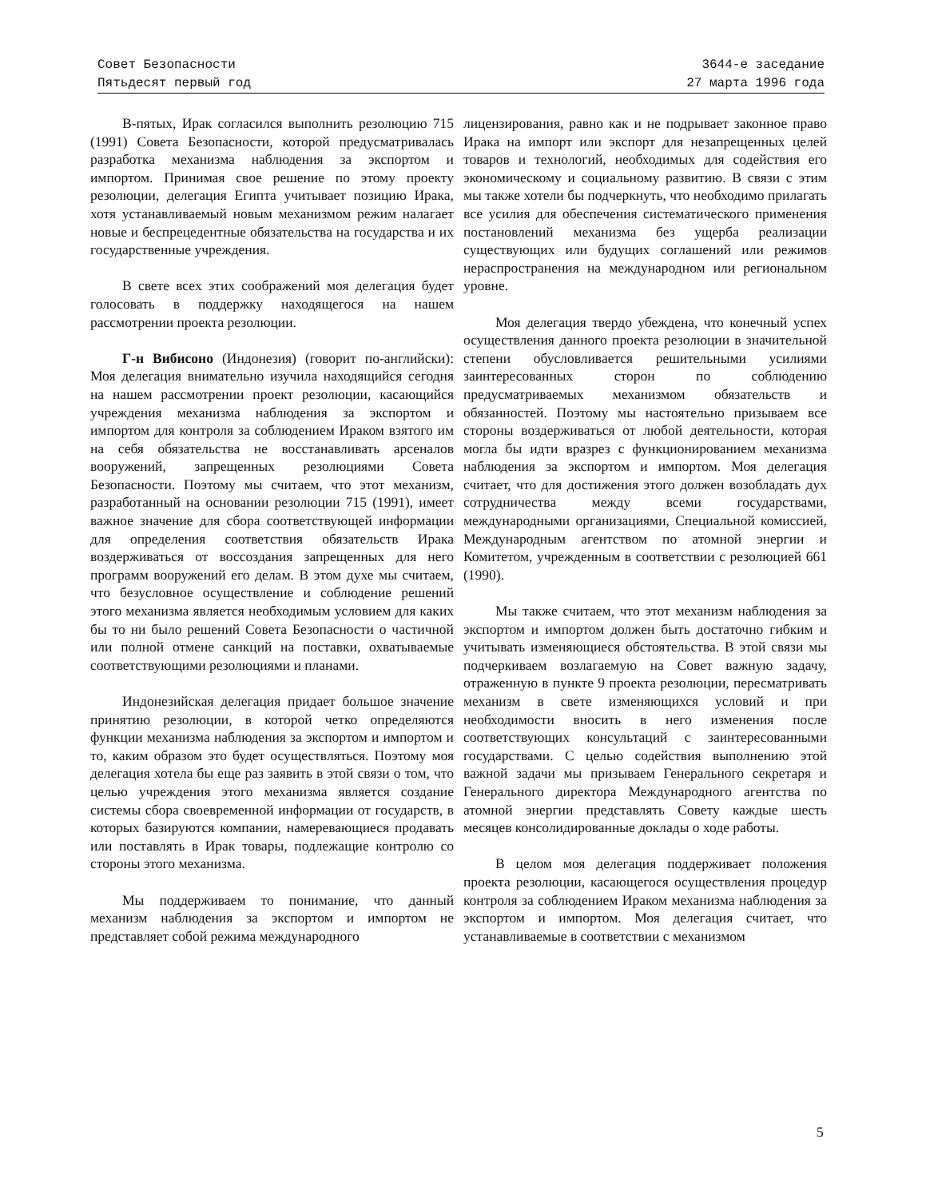Совет Безопасности
Пятьдесят первый год
3644-е заседание
27 марта 1996 года
В-пятых, Ирак согласился выполнить резолюцию 715 (1991) Совета Безопасности, которой предусматривалась разработка механизма наблюдения за экспортом и импортом. Принимая свое решение по этому проекту резолюции, делегация Египта учитывает позицию Ирака, хотя устанавливаемый новым механизмом режим налагает новые и беспрецедентные обязательства на государства и их государственные учреждения.
В свете всех этих соображений моя делегация будет голосовать в поддержку находящегося на нашем рассмотрении проекта резолюции.
Г-н Вибисоно (Индонезия) (говорит по-английски): Моя делегация внимательно изучила находящийся сегодня на нашем рассмотрении проект резолюции, касающийся учреждения механизма наблюдения за экспортом и импортом для контроля за соблюдением Ираком взятого им на себя обязательства не восстанавливать арсеналов вооружений, запрещенных резолюциями Совета Безопасности. Поэтому мы считаем, что этот механизм, разработанный на основании резолюции 715 (1991), имеет важное значение для сбора соответствующей информации для определения соответствия обязательств Ирака воздерживаться от воссоздания запрещенных для него программ вооружений его делам. В этом духе мы считаем, что безусловное осуществление и соблюдение решений этого механизма является необходимым условием для каких бы то ни было решений Совета Безопасности о частичной или полной отмене санкций на поставки, охватываемые соответствующими резолюциями и планами.
Индонезийская делегация придает большое значение принятию резолюции, в которой четко определяются функции механизма наблюдения за экспортом и импортом и то, каким образом это будет осуществляться. Поэтому моя делегация хотела бы еще раз заявить в этой связи о том, что целью учреждения этого механизма является создание системы сбора своевременной информации от государств, в которых базируются компании, намеревающиеся продавать или поставлять в Ирак товары, подлежащие контролю со стороны этого механизма.
Мы поддерживаем то понимание, что данный механизм наблюдения за экспортом и импортом не представляет собой режима международного
лицензирования, равно как и не подрывает законное право Ирака на импорт или экспорт для незапрещенных целей товаров и технологий, необходимых для содействия его экономическому и социальному развитию. В связи с этим мы также хотели бы подчеркнуть, что необходимо прилагать все усилия для обеспечения систематического применения постановлений механизма без ущерба реализации существующих или будущих соглашений или режимов нераспространения на международном или региональном уровне.
Моя делегация твердо убеждена, что конечный успех осуществления данного проекта резолюции в значительной степени обусловливается решительными усилиями заинтересованных сторон по соблюдению предусматриваемых механизмом обязательств и обязанностей. Поэтому мы настоятельно призываем все стороны воздерживаться от любой деятельности, которая могла бы идти вразрез с функционированием механизма наблюдения за экспортом и импортом. Моя делегация считает, что для достижения этого должен возобладать дух сотрудничества между всеми государствами, международными организациями, Специальной комиссией, Международным агентством по атомной энергии и Комитетом, учрежденным в соответствии с резолюцией 661 (1990).
Мы также считаем, что этот механизм наблюдения за экспортом и импортом должен быть достаточно гибким и учитывать изменяющиеся обстоятельства. В этой связи мы подчеркиваем возлагаемую на Совет важную задачу, отраженную в пункте 9 проекта резолюции, пересматривать механизм в свете изменяющихся условий и при необходимости вносить в него изменения после соответствующих консультаций с заинтересованными государствами. С целью содействия выполнению этой важной задачи мы призываем Генерального секретаря и Генерального директора Международного агентства по атомной энергии представлять Совету каждые шесть месяцев консолидированные доклады о ходе работы.
В целом моя делегация поддерживает положения проекта резолюции, касающегося осуществления процедур контроля за соблюдением Ираком механизма наблюдения за экспортом и импортом. Моя делегация считает, что устанавливаемые в соответствии с механизмом
5